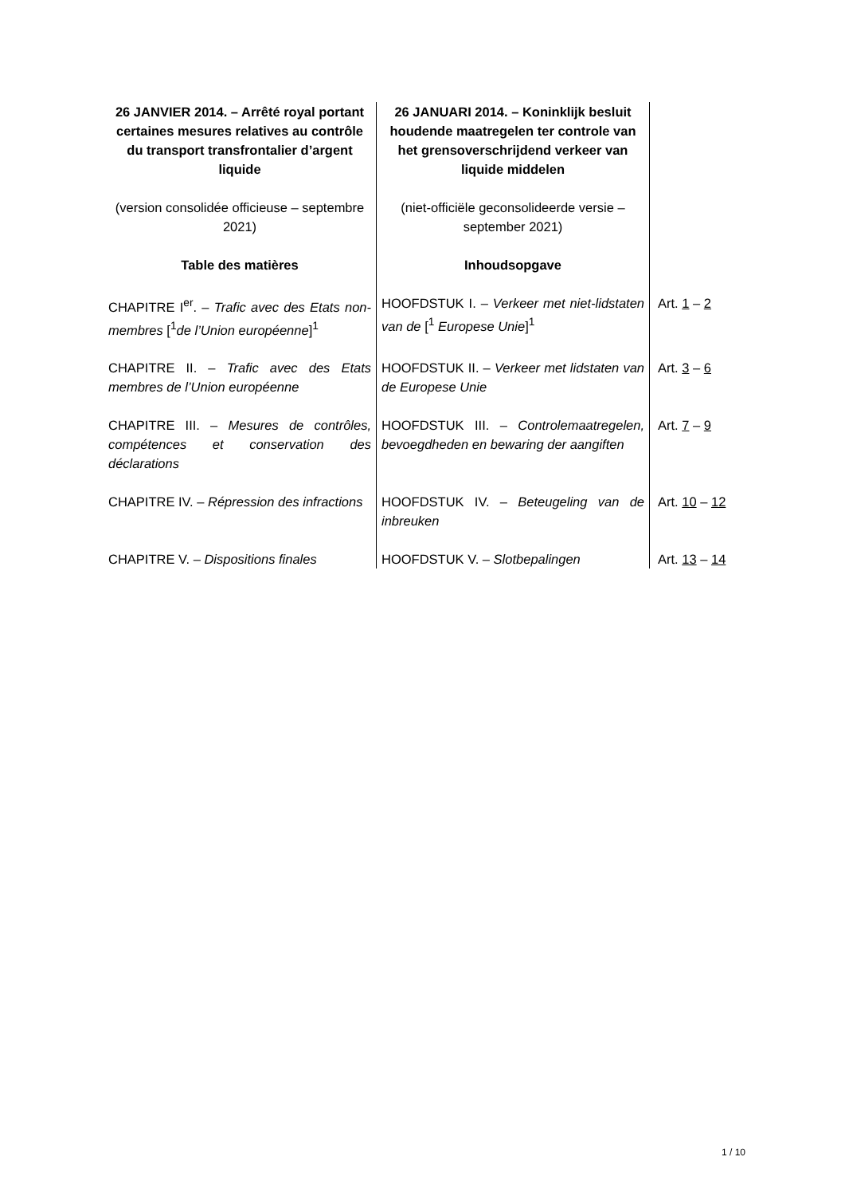| 26 JANVIER 2014. – Arrêté royal portant certaines mesures relatives au contrôle du transport transfrontalier d’argent liquide | 26 JANUARI 2014. – Koninklijk besluit houdende maatregelen ter controle van het grensoverschrijdend verkeer van liquide middelen | |
| (version consolidée officieuse – septembre 2021) | (niet-officiële geconsolideerde versie – september 2021) | |
| Table des matières | Inhoudsopgave | |
| CHAPITRE I<sup>er</sup>. – Trafic avec des Etats non-membres [<sup>1</sup> de l’Union européenne ]<sup>1</sup> | HOOFDSTUK I. – Verkeer met niet-lidstaten van de [<sup>1</sup> Europese Unie ]<sup>1</sup> | Art. 1 – 2 |
| CHAPITRE II. – Trafic avec des Etats membres de l’Union européenne | HOOFDSTUK II. – Verkeer met lidstaten van de Europese Unie | Art. 3 – 6 |
| CHAPITRE III. – Mesures de contrôles, compétences et conservation des déclarations | HOOFDSTUK III. – Controlemaatregelen, bevoegdheden en bewaring der aangiften | Art. 7 – 9 |
| CHAPITRE IV. – Répression des infractions | HOOFDSTUK IV. – Beteugeling van de inbreuken | Art. 10 – 12 |
| CHAPITRE V. – Dispositions finales | HOOFDSTUK V. – Slotbepalingen | Art. 13 – 14 |
1 / 10